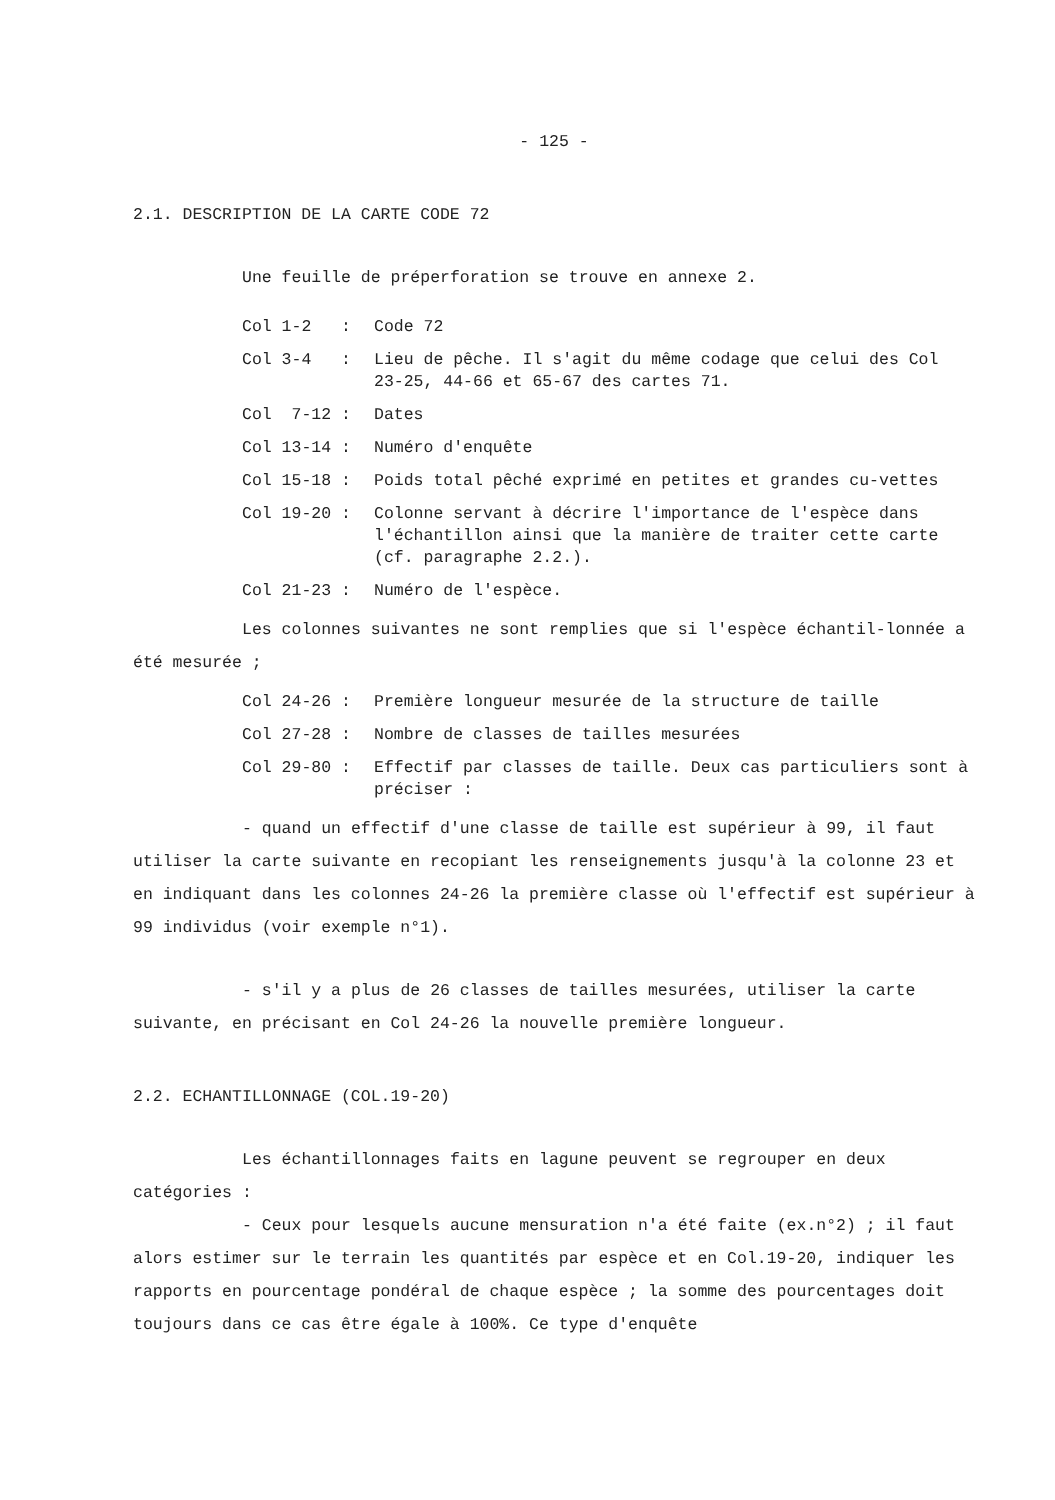- 125 -
2.1. DESCRIPTION DE LA CARTE CODE 72
Une feuille de préperforation se trouve en annexe 2.
| Col 1-2 : | Code 72 |
| Col 3-4 : | Lieu de pêche. Il s'agit du même codage que celui des Col 23-25, 44-66 et 65-67 des cartes 71. |
| Col 7-12 : | Dates |
| Col 13-14 : | Numéro d'enquête |
| Col 15-18 : | Poids total pêché exprimé en petites et grandes cu-vettes |
| Col 19-20 : | Colonne servant à décrire l'importance de l'espèce dans l'échantillon ainsi que la manière de traiter cette carte (cf. paragraphe 2.2.). |
| Col 21-23 : | Numéro de l'espèce. |
Les colonnes suivantes ne sont remplies que si l'espèce échantil-lonnée a été mesurée ;
| Col 24-26 : | Première longueur mesurée de la structure de taille |
| Col 27-28 : | Nombre de classes de tailles mesurées |
| Col 29-80 : | Effectif par classes de taille. Deux cas particuliers sont à préciser : |
- quand un effectif d'une classe de taille est supérieur à 99, il faut utiliser la carte suivante en recopiant les renseignements jusqu'à la colonne 23 et en indiquant dans les colonnes 24-26 la première classe où l'effectif est supérieur à 99 individus (voir exemple n°1).
- s'il y a plus de 26 classes de tailles mesurées, utiliser la carte suivante, en précisant en Col 24-26 la nouvelle première longueur.
2.2. ECHANTILLONNAGE (COL.19-20)
Les échantillonnages faits en lagune peuvent se regrouper en deux catégories :
- Ceux pour lesquels aucune mensuration n'a été faite (ex.n°2) ; il faut alors estimer sur le terrain les quantités par espèce et en Col.19-20, indiquer les rapports en pourcentage pondéral de chaque espèce ; la somme des pourcentages doit toujours dans ce cas être égale à 100%. Ce type d'enquête